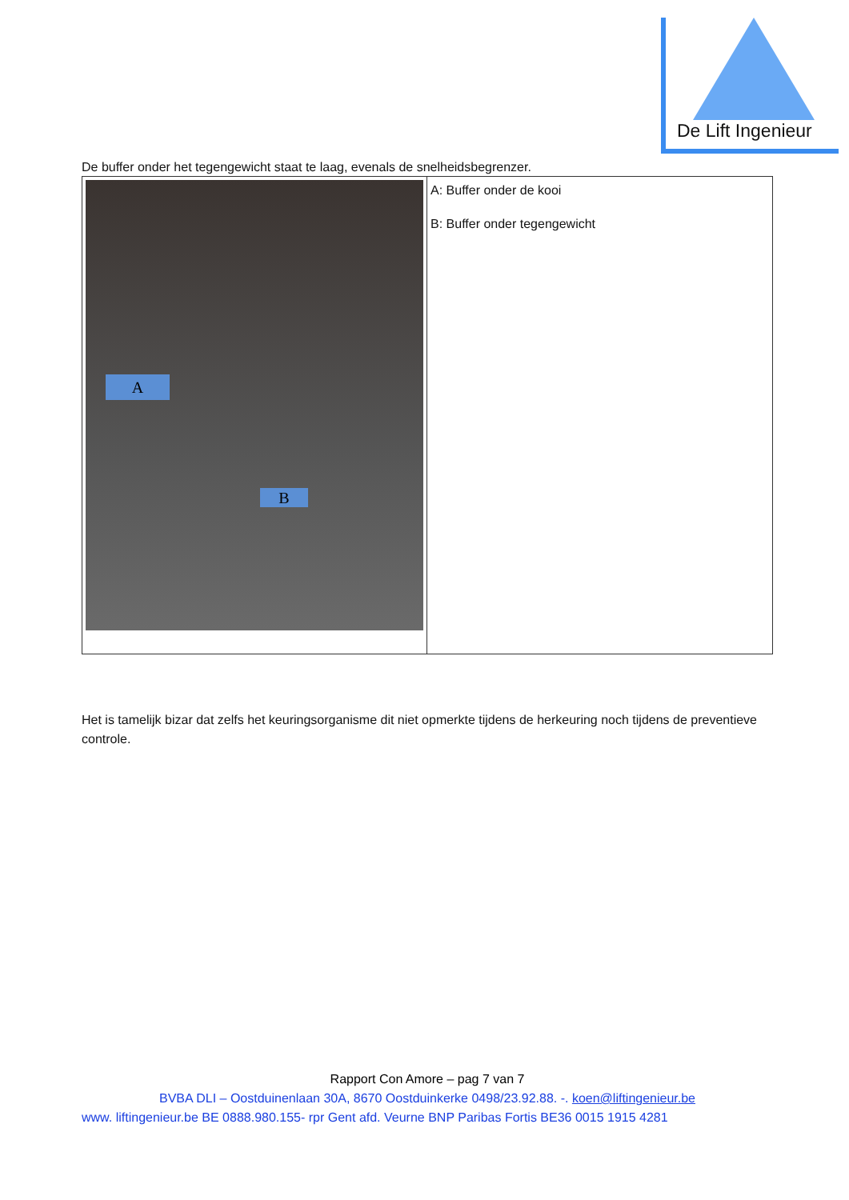De Lift Ingenieur
De buffer onder het tegengewicht staat te laag, evenals de snelheidsbegrenzer.
| A B | A: Buffer onder de kooi B: Buffer onder tegengewicht |
Het is tamelijk bizar dat zelfs het keuringsorganisme dit niet opmerkte tijdens de herkeuring noch tijdens de preventieve controle.
Rapport Con Amore – pag 7 van 7
BVBA DLI – Oostduinenlaan 30A, 8670 Oostduinkerke 0498/23.92.88. -. koen@liftingenieur.be
www. liftingenieur.be BE 0888.980.155- rpr Gent afd. Veurne BNP Paribas Fortis BE36 0015 1915 4281